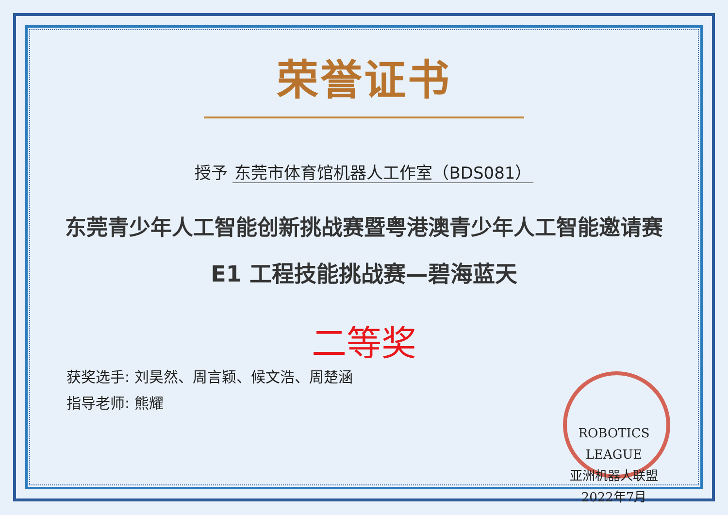荣誉证书
授予 东莞市体育馆机器人工作室（BDS081）
东莞青少年人工智能创新挑战赛暨粤港澳青少年人工智能邀请赛
E1 工程技能挑战赛—碧海蓝天
二等奖
获奖选手: 刘昊然、周言颖、候文浩、周楚涵
指导老师: 熊耀
ROBOTICS LEAGUE
亚洲机器人联盟
2022年7月